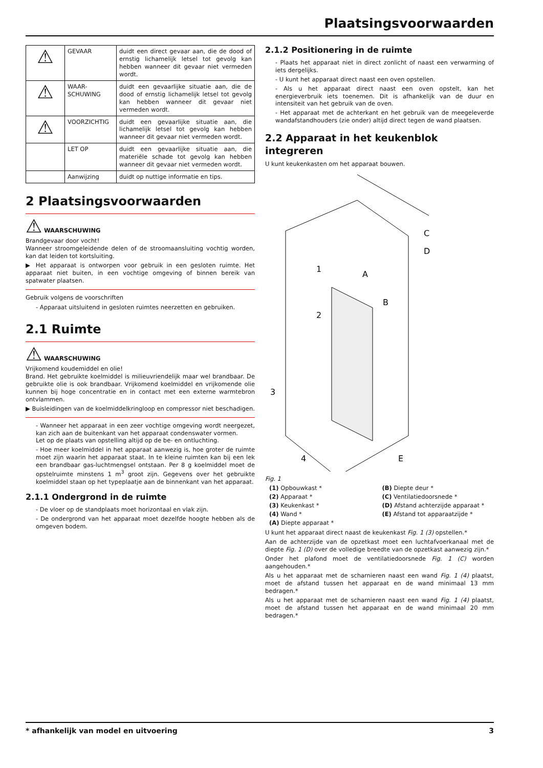Plaatsingsvoorwaarden
| ⚠ | GEVAAR | duidt een direct gevaar aan, die de dood of ernstig lichamelijk letsel tot gevolg kan hebben wanneer dit gevaar niet vermeden wordt. |
| ⚠ | WAAR-SCHUWING | duidt een gevaarlijke situatie aan, die de dood of ernstig lichamelijk letsel tot gevolg kan hebben wanneer dit gevaar niet vermeden wordt. |
| ⚠ | VOORZICHTIG | duidt een gevaarlijke situatie aan, die lichamelijk letsel tot gevolg kan hebben wanneer dit gevaar niet vermeden wordt. |
| | LET OP | duidt een gevaarlijke situatie aan, die materiële schade tot gevolg kan hebben wanneer dit gevaar niet vermeden wordt. |
| | Aanwijzing | duidt op nuttige informatie en tips. |
2 Plaatsingsvoorwaarden
⚠ WAARSCHUWING
Brandgevaar door vocht!
Wanneer stroomgeleidende delen of de stroomaansluiting vochtig worden, kan dat leiden tot kortsluiting.
▶ Het apparaat is ontworpen voor gebruik in een gesloten ruimte. Het apparaat niet buiten, in een vochtige omgeving of binnen bereik van spatwater plaatsen.
Gebruik volgens de voorschriften
- Apparaat uitsluitend in gesloten ruimtes neerzetten en gebruiken.
2.1 Ruimte
⚠ WAARSCHUWING
Vrijkomend koudemiddel en olie!
Brand. Het gebruikte koelmiddel is milieuvriendelijk maar wel brandbaar. De gebruikte olie is ook brandbaar. Vrijkomend koelmiddel en vrijkomende olie kunnen bij hoge concentratie en in contact met een externe warmtebron ontvlammen.
▶ Buisleidingen van de koelmiddelkringloop en compressor niet beschadigen.
- Wanneer het apparaat in een zeer vochtige omgeving wordt neergezet, kan zich aan de buitenkant van het apparaat condenswater vormen.
Let op de plaats van opstelling altijd op de be- en ontluchting.
- Hoe meer koelmiddel in het apparaat aanwezig is, hoe groter de ruimte moet zijn waarin het apparaat staat. In te kleine ruimten kan bij een lek een brandbaar gas-luchtmengsel ontstaan. Per 8 g koelmiddel moet de opstelruimte minstens 1 m<sup>3</sup> groot zijn. Gegevens over het gebruikte koelmiddel staan op het typeplaatje aan de binnenkant van het apparaat.
2.1.1 Ondergrond in de ruimte
- De vloer op de standplaats moet horizontaal en vlak zijn.
- De ondergrond van het apparaat moet dezelfde hoogte hebben als de omgeven bodem.
2.1.2 Positionering in de ruimte
- Plaats het apparaat niet in direct zonlicht of naast een verwarming of iets dergelijks.
- U kunt het apparaat direct naast een oven opstellen.
- Als u het apparaat direct naast een oven opstelt, kan het energieverbruik iets toenemen. Dit is afhankelijk van de duur en intensiteit van het gebruik van de oven.
- Het apparaat met de achterkant en het gebruik van de meegeleverde wandafstandhouders (zie onder) altijd direct tegen de wand plaatsen.
2.2 Apparaat in het keukenblok integreren
U kunt keukenkasten om het apparaat bouwen.
1
2
3
4
A
B
C
D
E
Fig. 1
(1) Opbouwkast *
(B) Diepte deur *
(2) Apparaat *
(C) Ventilatiedoorsnede *
(3) Keukenkast *
(D) Afstand achterzijde apparaat *
(4) Wand *
(E) Afstand tot apparaatzijde *
(A) Diepte apparaat *
U kunt het apparaat direct naast de keukenkast Fig. 1 (3) opstellen.*
Aan de achterzijde van de opzetkast moet een luchtafvoerkanaal met de diepte Fig. 1 (D) over de volledige breedte van de opzetkast aanwezig zijn.*
Onder het plafond moet de ventilatiedoorsnede Fig. 1 (C) worden aangehouden.*
Als u het apparaat met de scharnieren naast een wand Fig. 1 (4) plaatst, moet de afstand tussen het apparaat en de wand minimaal 13 mm bedragen.*
Als u het apparaat met de scharnieren naast een wand Fig. 1 (4) plaatst, moet de afstand tussen het apparaat en de wand minimaal 20 mm bedragen.*
* afhankelijk van model en uitvoering 3